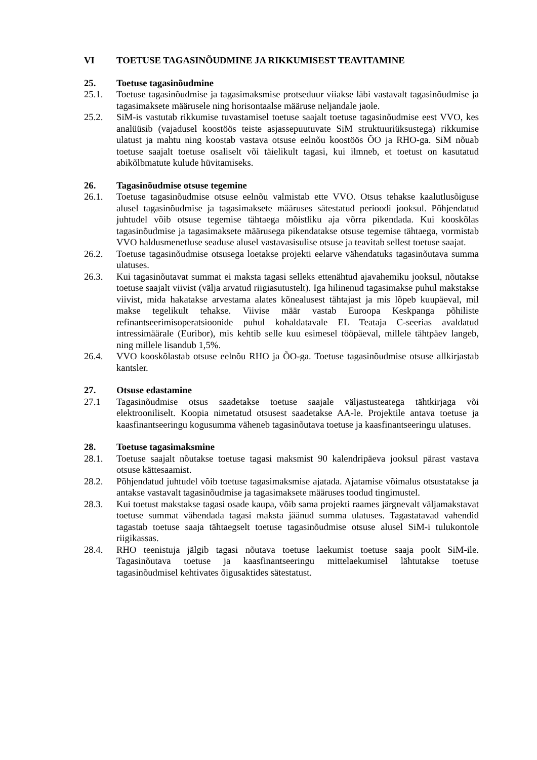VI TOETUSE TAGASINÕUDMINE JA RIKKUMISEST TEAVITAMINE
25. Toetuse tagasinõudmine
25.1. Toetuse tagasinõudmise ja tagasimaksmise protseduur viiakse läbi vastavalt tagasinõudmise ja tagasimaksete määrusele ning horisontaalse määruse neljandale jaole.
25.2. SiM-is vastutab rikkumise tuvastamisel toetuse saajalt toetuse tagasinõudmise eest VVO, kes analüüsib (vajadusel koostöös teiste asjassepuutuvate SiM struktuuriüksustega) rikkumise ulatust ja mahtu ning koostab vastava otsuse eelnõu koostöös ÕO ja RHO-ga. SiM nõuab toetuse saajalt toetuse osaliselt või täielikult tagasi, kui ilmneb, et toetust on kasutatud abikõlbmatute kulude hüvitamiseks.
26. Tagasinõudmise otsuse tegemine
26.1. Toetuse tagasinõudmise otsuse eelnõu valmistab ette VVO. Otsus tehakse kaalutlusõiguse alusel tagasinõudmise ja tagasimaksete määruses sätestatud perioodi jooksul. Põhjendatud juhtudel võib otsuse tegemise tähtaega mõistliku aja võrra pikendada. Kui kooskõlas tagasinõudmise ja tagasimaksete määrusega pikendatakse otsuse tegemise tähtaega, vormistab VVO haldusmenetluse seaduse alusel vastavasisulise otsuse ja teavitab sellest toetuse saajat.
26.2. Toetuse tagasinõudmise otsusega loetakse projekti eelarve vähendatuks tagasinõutava summa ulatuses.
26.3. Kui tagasinõutavat summat ei maksta tagasi selleks ettenähtud ajavahemiku jooksul, nõutakse toetuse saajalt viivist (välja arvatud riigiasutustelt). Iga hilinenud tagasimakse puhul makstakse viivist, mida hakatakse arvestama alates kõnealusest tähtajast ja mis lõpeb kuupäeval, mil makse tegelikult tehakse. Viivise määr vastab Euroopa Keskpanga põhiliste refinantseerimisoperatsioonide puhul kohaldatavale EL Teataja C-seerias avaldatud intressimäärale (Euribor), mis kehtib selle kuu esimesel tööpäeval, millele tähtpäev langeb, ning millele lisandub 1,5%.
26.4. VVO kooskõlastab otsuse eelnõu RHO ja ÕO-ga. Toetuse tagasinõudmise otsuse allkirjastab kantsler.
27. Otsuse edastamine
27.1 Tagasinõudmise otsus saadetakse toetuse saajale väljastusteatega tähtkirjaga või elektrooniliselt. Koopia nimetatud otsusest saadetakse AA-le. Projektile antava toetuse ja kaasfinantseeringu kogusumma väheneb tagasinõutava toetuse ja kaasfinantseeringu ulatuses.
28. Toetuse tagasimaksmine
28.1. Toetuse saajalt nõutakse toetuse tagasi maksmist 90 kalendripäeva jooksul pärast vastava otsuse kättesaamist.
28.2. Põhjendatud juhtudel võib toetuse tagasimaksmise ajatada. Ajatamise võimalus otsustatakse ja antakse vastavalt tagasinõudmise ja tagasimaksete määruses toodud tingimustel.
28.3. Kui toetust makstakse tagasi osade kaupa, võib sama projekti raames järgnevalt väljamakstavat toetuse summat vähendada tagasi maksta jäänud summa ulatuses. Tagastatavad vahendid tagastab toetuse saaja tähtaegselt toetuse tagasinõudmise otsuse alusel SiM-i tulukontole riigikassas.
28.4. RHO teenistuja jälgib tagasi nõutava toetuse laekumist toetuse saaja poolt SiM-ile. Tagasinõutava toetuse ja kaasfinantseeringu mittelaekumisel lähtutakse toetuse tagasinõudmisel kehtivates õigusaktides sätestatust.